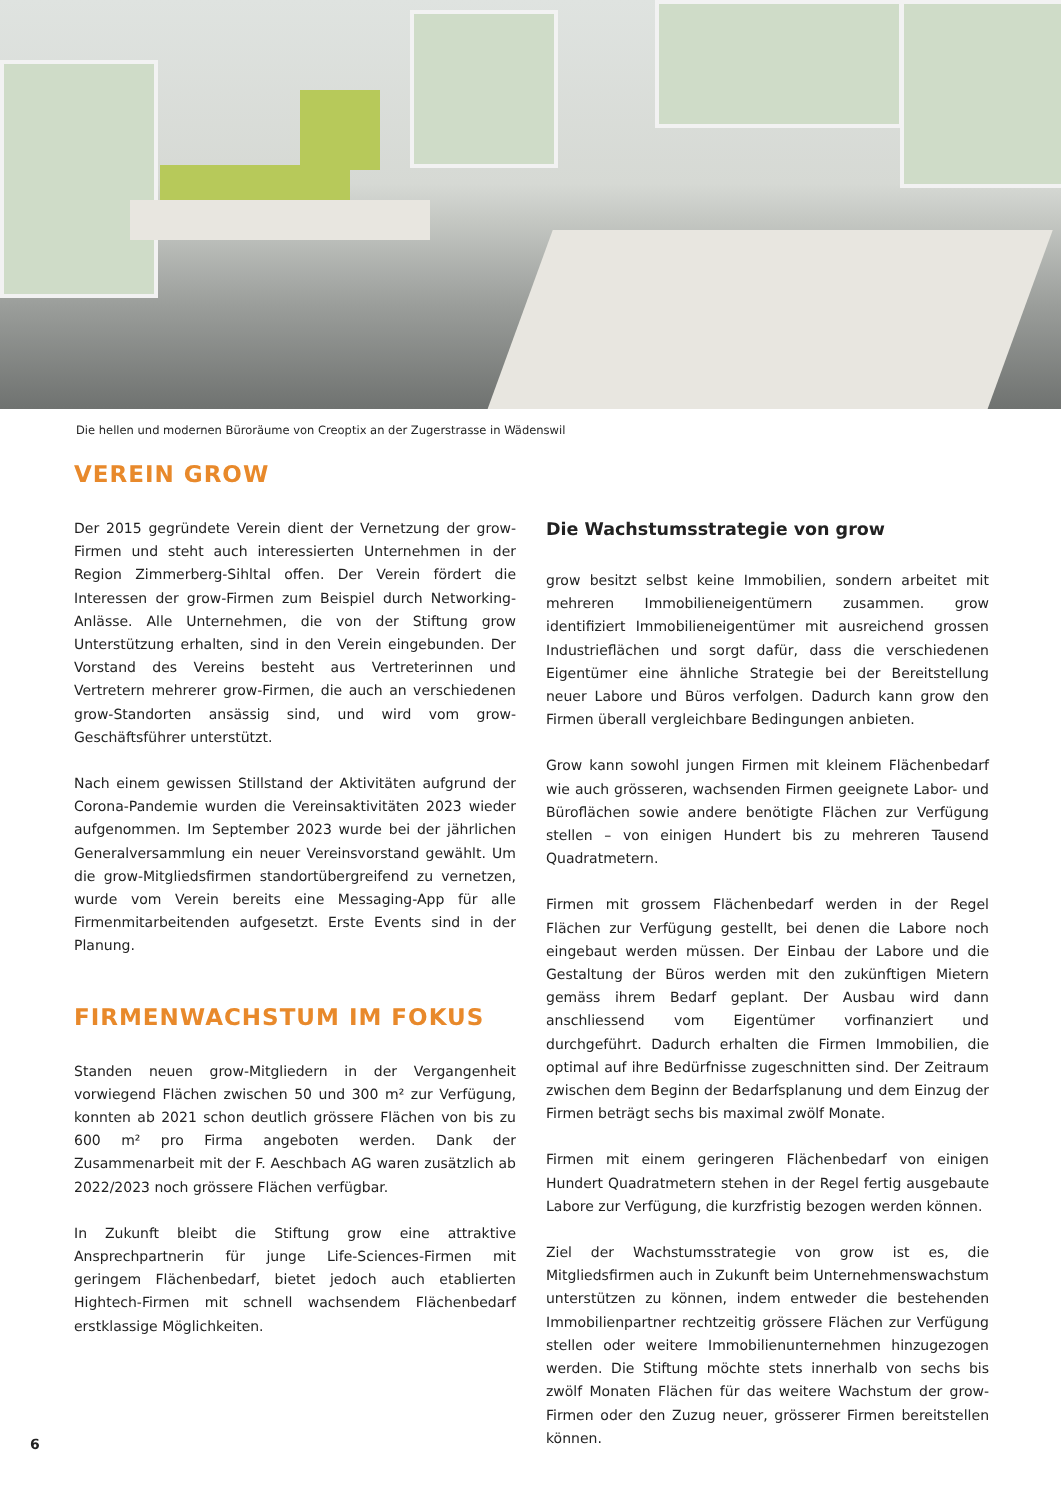Die hellen und modernen Büroräume von Creoptix an der Zugerstrasse in Wädenswil
VEREIN GROW
Der 2015 gegründete Verein dient der Vernetzung der grow-Firmen und steht auch interessierten Unternehmen in der Region Zimmerberg-Sihltal offen. Der Verein fördert die Interessen der grow-Firmen zum Beispiel durch Networking-Anlässe. Alle Unternehmen, die von der Stiftung grow Unterstützung erhalten, sind in den Verein eingebunden. Der Vorstand des Vereins besteht aus Vertreterinnen und Vertretern mehrerer grow-Firmen, die auch an verschiedenen grow-Standorten ansässig sind, und wird vom grow-Geschäftsführer unterstützt.
Nach einem gewissen Stillstand der Aktivitäten aufgrund der Corona-Pandemie wurden die Vereinsaktivitäten 2023 wieder aufgenommen. Im September 2023 wurde bei der jährlichen Generalversammlung ein neuer Vereinsvorstand gewählt. Um die grow-Mitgliedsfirmen standortübergreifend zu vernetzen, wurde vom Verein bereits eine Messaging-App für alle Firmenmitarbeitenden aufgesetzt. Erste Events sind in der Planung.
FIRMENWACHSTUM IM FOKUS
Standen neuen grow-Mitgliedern in der Vergangenheit vorwiegend Flächen zwischen 50 und 300 m² zur Verfügung, konnten ab 2021 schon deutlich grössere Flächen von bis zu 600 m² pro Firma angeboten werden. Dank der Zusammenarbeit mit der F. Aeschbach AG waren zusätzlich ab 2022/2023 noch grössere Flächen verfügbar.
In Zukunft bleibt die Stiftung grow eine attraktive Ansprechpartnerin für junge Life-Sciences-Firmen mit geringem Flächenbedarf, bietet jedoch auch etablierten Hightech-Firmen mit schnell wachsendem Flächenbedarf erstklassige Möglichkeiten.
Die Wachstumsstrategie von grow
grow besitzt selbst keine Immobilien, sondern arbeitet mit mehreren Immobilieneigentümern zusammen. grow identifiziert Immobilieneigentümer mit ausreichend grossen Industrieflächen und sorgt dafür, dass die verschiedenen Eigentümer eine ähnliche Strategie bei der Bereitstellung neuer Labore und Büros verfolgen. Dadurch kann grow den Firmen überall vergleichbare Bedingungen anbieten.
Grow kann sowohl jungen Firmen mit kleinem Flächenbedarf wie auch grösseren, wachsenden Firmen geeignete Labor- und Büroflächen sowie andere benötigte Flächen zur Verfügung stellen – von einigen Hundert bis zu mehreren Tausend Quadratmetern.
Firmen mit grossem Flächenbedarf werden in der Regel Flächen zur Verfügung gestellt, bei denen die Labore noch eingebaut werden müssen. Der Einbau der Labore und die Gestaltung der Büros werden mit den zukünftigen Mietern gemäss ihrem Bedarf geplant. Der Ausbau wird dann anschliessend vom Eigentümer vorfinanziert und durchgeführt. Dadurch erhalten die Firmen Immobilien, die optimal auf ihre Bedürfnisse zugeschnitten sind. Der Zeitraum zwischen dem Beginn der Bedarfsplanung und dem Einzug der Firmen beträgt sechs bis maximal zwölf Monate.
Firmen mit einem geringeren Flächenbedarf von einigen Hundert Quadratmetern stehen in der Regel fertig ausgebaute Labore zur Verfügung, die kurzfristig bezogen werden können.
Ziel der Wachstumsstrategie von grow ist es, die Mitgliedsfirmen auch in Zukunft beim Unternehmenswachstum unterstützen zu können, indem entweder die bestehenden Immobilienpartner rechtzeitig grössere Flächen zur Verfügung stellen oder weitere Immobilienunternehmen hinzugezogen werden. Die Stiftung möchte stets innerhalb von sechs bis zwölf Monaten Flächen für das weitere Wachstum der grow-Firmen oder den Zuzug neuer, grösserer Firmen bereitstellen können.
6